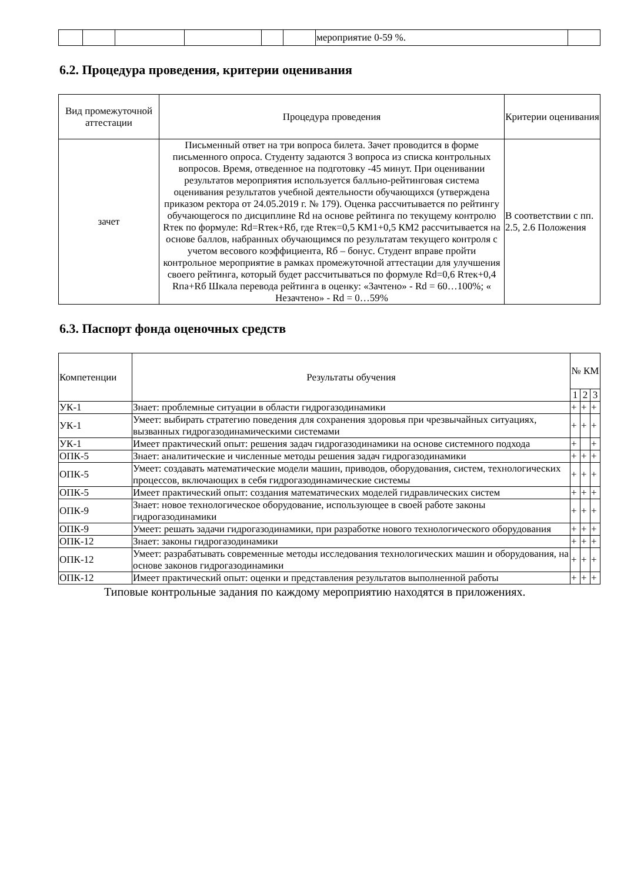| | | | | | | мероприятие 0-59 %. | |
6.2. Процедура проведения, критерии оценивания
| Вид промежуточной аттестации | Процедура проведения | Критерии оценивания |
| --- | --- | --- |
| зачет | Письменный ответ на три вопроса билета. Зачет проводится в форме письменного опроса. Студенту задаются 3 вопроса из списка контрольных вопросов. Время, отведенное на подготовку -45 минут. При оценивании результатов мероприятия используется балльно-рейтинговая система оценивания результатов учебной деятельности обучающихся (утверждена приказом ректора от 24.05.2019 г. № 179). Оценка рассчитывается по рейтингу обучающегося по дисциплине Rd на основе рейтинга по текущему контролю Rтек по формуле: Rd=Rтек+Rб, где Rтек=0,5 КМ1+0,5 КМ2 рассчитывается на основе баллов, набранных обучающимся по результатам текущего контроля с учетом весового коэффициента, Rб – бонус. Студент вправе пройти контрольное мероприятие в рамках промежуточной аттестации для улучшения своего рейтинга, который будет рассчитываться по формуле Rd=0,6 Rтек+0,4 Rпа+Rб Шкала перевода рейтинга в оценку: «Зачтено» - Rd = 60…100%; « Незачтено» - Rd = 0…59% | В соответствии с пп. 2.5, 2.6 Положения |
6.3. Паспорт фонда оценочных средств
| Компетенции | Результаты обучения | № КМ | | |
| --- | --- | --- | --- | --- |
| | | 1 | 2 | 3 |
| УК-1 | Знает: проблемные ситуации в области гидрогазодинамики | + | + | + |
| УК-1 | Умеет: выбирать стратегию поведения для сохранения здоровья при чрезвычайных ситуациях, вызванных гидрогазодинамическими системами | + | + | + |
| УК-1 | Имеет практический опыт: решения задач гидрогазодинамики на основе системного подхода | + | | + |
| ОПК-5 | Знает: аналитические и численные методы решения задач гидрогазодинамики | + | + | + |
| ОПК-5 | Умеет: создавать математические модели машин, приводов, оборудования, систем, технологических процессов, включающих в себя гидрогазодинамические системы | + | + | + |
| ОПК-5 | Имеет практический опыт: создания математических моделей гидравлических систем | + | + | + |
| ОПК-9 | Знает: новое технологическое оборудование, использующее в своей работе законы гидрогазодинамики | + | + | + |
| ОПК-9 | Умеет: решать задачи гидрогазодинамики, при разработке нового технологического оборудования | + | + | + |
| ОПК-12 | Знает: законы гидрогазодинамики | + | + | + |
| ОПК-12 | Умеет: разрабатывать современные методы исследования технологических машин и оборудования, на основе законов гидрогазодинамики | + | + | + |
| ОПК-12 | Имеет практический опыт: оценки и представления результатов выполненной работы | + | + | + |
Типовые контрольные задания по каждому мероприятию находятся в приложениях.